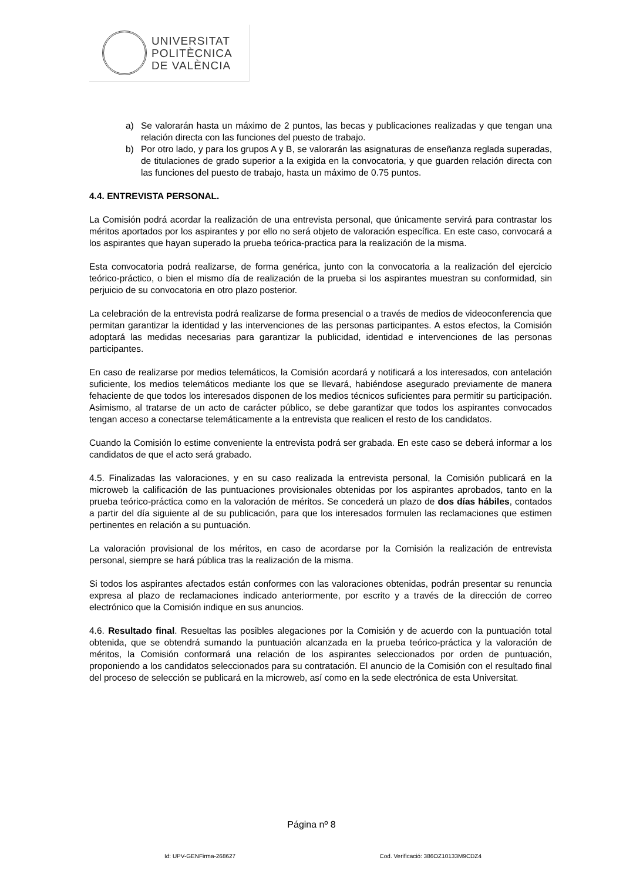UNIVERSITAT
POLITÈCNICA
DE VALÈNCIA
a) Se valorarán hasta un máximo de 2 puntos, las becas y publicaciones realizadas y que tengan una relación directa con las funciones del puesto de trabajo.
b) Por otro lado, y para los grupos A y B, se valorarán las asignaturas de enseñanza reglada superadas, de titulaciones de grado superior a la exigida en la convocatoria, y que guarden relación directa con las funciones del puesto de trabajo, hasta un máximo de 0.75 puntos.
4.4. ENTREVISTA PERSONAL.
La Comisión podrá acordar la realización de una entrevista personal, que únicamente servirá para contrastar los méritos aportados por los aspirantes y por ello no será objeto de valoración específica. En este caso, convocará a los aspirantes que hayan superado la prueba teórica-practica para la realización de la misma.
Esta convocatoria podrá realizarse, de forma genérica, junto con la convocatoria a la realización del ejercicio teórico-práctico, o bien el mismo día de realización de la prueba si los aspirantes muestran su conformidad, sin perjuicio de su convocatoria en otro plazo posterior.
La celebración de la entrevista podrá realizarse de forma presencial o a través de medios de videoconferencia que permitan garantizar la identidad y las intervenciones de las personas participantes. A estos efectos, la Comisión adoptará las medidas necesarias para garantizar la publicidad, identidad e intervenciones de las personas participantes.
En caso de realizarse por medios telemáticos, la Comisión acordará y notificará a los interesados, con antelación suficiente, los medios telemáticos mediante los que se llevará, habiéndose asegurado previamente de manera fehaciente de que todos los interesados disponen de los medios técnicos suficientes para permitir su participación. Asimismo, al tratarse de un acto de carácter público, se debe garantizar que todos los aspirantes convocados tengan acceso a conectarse telemáticamente a la entrevista que realicen el resto de los candidatos.
Cuando la Comisión lo estime conveniente la entrevista podrá ser grabada. En este caso se deberá informar a los candidatos de que el acto será grabado.
4.5. Finalizadas las valoraciones, y en su caso realizada la entrevista personal, la Comisión publicará en la microweb la calificación de las puntuaciones provisionales obtenidas por los aspirantes aprobados, tanto en la prueba teórico-práctica como en la valoración de méritos. Se concederá un plazo de dos días hábiles, contados a partir del día siguiente al de su publicación, para que los interesados formulen las reclamaciones que estimen pertinentes en relación a su puntuación.
La valoración provisional de los méritos, en caso de acordarse por la Comisión la realización de entrevista personal, siempre se hará pública tras la realización de la misma.
Si todos los aspirantes afectados están conformes con las valoraciones obtenidas, podrán presentar su renuncia expresa al plazo de reclamaciones indicado anteriormente, por escrito y a través de la dirección de correo electrónico que la Comisión indique en sus anuncios.
4.6. Resultado final. Resueltas las posibles alegaciones por la Comisión y de acuerdo con la puntuación total obtenida, que se obtendrá sumando la puntuación alcanzada en la prueba teórico-práctica y la valoración de méritos, la Comisión conformará una relación de los aspirantes seleccionados por orden de puntuación, proponiendo a los candidatos seleccionados para su contratación. El anuncio de la Comisión con el resultado final del proceso de selección se publicará en la microweb, así como en la sede electrónica de esta Universitat.
Página nº 8
Id: UPV-GENFirma-268627 Cod. Verificació: 386OZ10133M9CDZ4